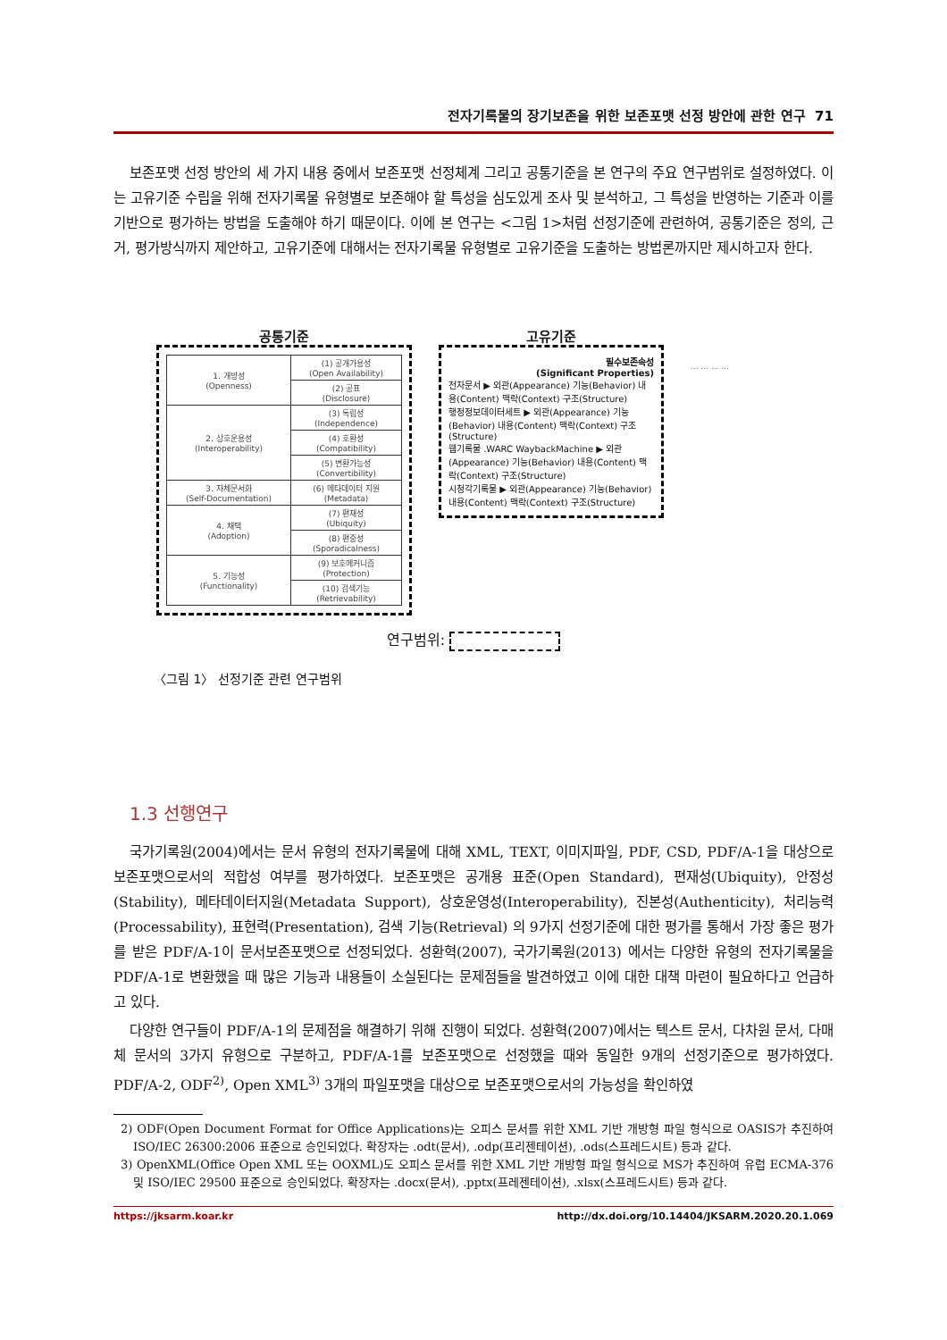전자기록물의 장기보존을 위한 보존포맷 선정 방안에 관한 연구 71
보존포맷 선정 방안의 세 가지 내용 중에서 보존포맷 선정체계 그리고 공통기준을 본 연구의 주요 연구범위로 설정하였다. 이는 고유기준 수립을 위해 전자기록물 유형별로 보존해야 할 특성을 심도있게 조사 및 분석하고, 그 특성을 반영하는 기준과 이를 기반으로 평가하는 방법을 도출해야 하기 때문이다. 이에 본 연구는 <그림 1>처럼 선정기준에 관련하여, 공통기준은 정의, 근거, 평가방식까지 제안하고, 고유기준에 대해서는 전자기록물 유형별로 고유기준을 도출하는 방법론까지만 제시하고자 한다.
공통기준
| 1. 개방성 (Openness) | (1) 공개가용성 (Open Availability) |
| | (2) 공표 (Disclosure) |
| 2. 상호운용성 (Interoperability) | (3) 독립성 (Independence) |
| | (4) 호환성 (Compatibility) |
| | (5) 변환가능성 (Convertibility) |
| 3. 자체문서화 (Self-Documentation) | (6) 메타데이터 지원 (Metadata) |
| 4. 채택 (Adoption) | (7) 편재성 (Ubiquity) |
| | (8) 편중성 (Sporadicalness) |
| 5. 기능성 (Functionality) | (9) 보호메커니즘 (Protection) |
| | (10) 검색기능 (Retrievability) |
고유기준
필수보존속성
(Significant Properties)
전자문서 ▶ 외관(Appearance) 기능(Behavior) 내용(Content) 맥락(Context) 구조(Structure)
행정정보데이터세트 ▶ 외관(Appearance) 기능(Behavior) 내용(Content) 맥락(Context) 구조(Structure)
웹기록물 .WARC WaybackMachine ▶ 외관(Appearance) 기능(Behavior) 내용(Content) 맥락(Context) 구조(Structure)
시청각기록물 ▶ 외관(Appearance) 기능(Behavior) 내용(Content) 맥락(Context) 구조(Structure)
... ... ... ...
연구범위:
〈그림 1〉 선정기준 관련 연구범위
1.3 선행연구
국가기록원(2004)에서는 문서 유형의 전자기록물에 대해 XML, TEXT, 이미지파일, PDF, CSD, PDF/A-1을 대상으로 보존포맷으로서의 적합성 여부를 평가하였다. 보존포맷은 공개용 표준(Open Standard), 편재성(Ubiquity), 안정성(Stability), 메타데이터지원(Metadata Support), 상호운영성(Interoperability), 진본성(Authenticity), 처리능력(Processability), 표현력(Presentation), 검색 기능(Retrieval) 의 9가지 선정기준에 대한 평가를 통해서 가장 좋은 평가를 받은 PDF/A-1이 문서보존포맷으로 선정되었다. 성환혁(2007), 국가기록원(2013) 에서는 다양한 유형의 전자기록물을 PDF/A-1로 변환했을 때 많은 기능과 내용들이 소실된다는 문제점들을 발견하였고 이에 대한 대책 마련이 필요하다고 언급하고 있다.
다양한 연구들이 PDF/A-1의 문제점을 해결하기 위해 진행이 되었다. 성환혁(2007)에서는 텍스트 문서, 다차원 문서, 다매체 문서의 3가지 유형으로 구분하고, PDF/A-1를 보존포맷으로 선정했을 때와 동일한 9개의 선정기준으로 평가하였다. PDF/A-2, ODF<sup>2)</sup>, Open XML<sup>3)</sup> 3개의 파일포맷을 대상으로 보존포맷으로서의 가능성을 확인하였
2) ODF(Open Document Format for Office Applications)는 오피스 문서를 위한 XML 기반 개방형 파일 형식으로 OASIS가 추진하여 ISO/IEC 26300:2006 표준으로 승인되었다. 확장자는 .odt(문서), .odp(프리젠테이션), .ods(스프레드시트) 등과 같다.
3) OpenXML(Office Open XML 또는 OOXML)도 오피스 문서를 위한 XML 기반 개방형 파일 형식으로 MS가 추진하여 유럽 ECMA-376 및 ISO/IEC 29500 표준으로 승인되었다. 확장자는 .docx(문서), .pptx(프레젠테이션), .xlsx(스프레드시트) 등과 같다.
https://jksarm.koar.kr http://dx.doi.org/10.14404/JKSARM.2020.20.1.069